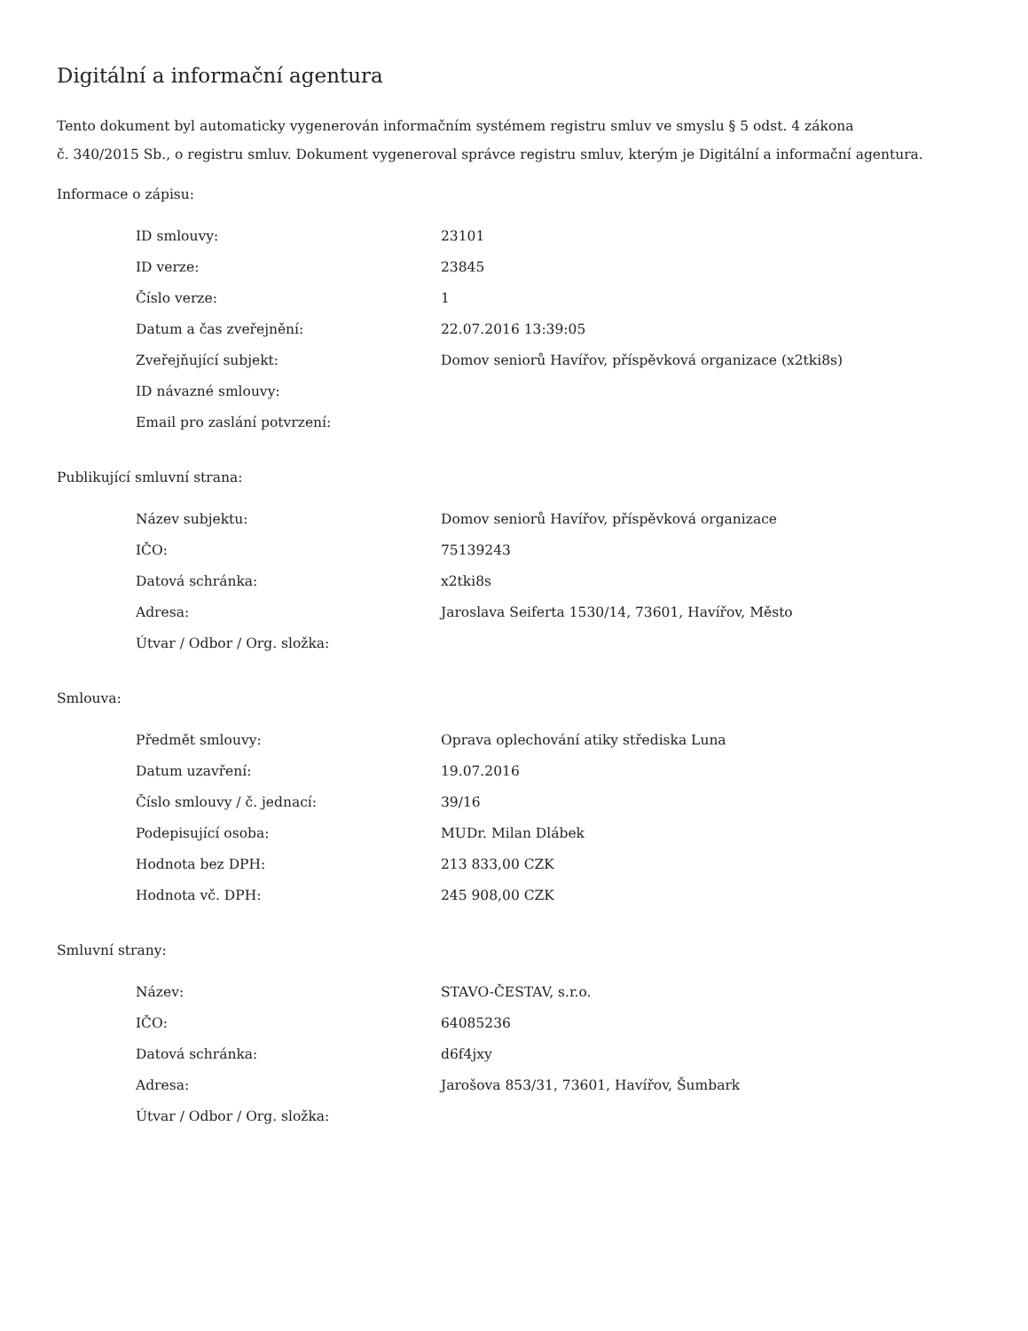Digitální a informační agentura
Tento dokument byl automaticky vygenerován informačním systémem registru smluv ve smyslu § 5 odst. 4 zákona
č. 340/2015 Sb., o registru smluv. Dokument vygeneroval správce registru smluv, kterým je Digitální a informační agentura.
Informace o zápisu:
| ID smlouvy: | 23101 |
| ID verze: | 23845 |
| Číslo verze: | 1 |
| Datum a čas zveřejnění: | 22.07.2016 13:39:05 |
| Zveřejňující subjekt: | Domov seniorů Havířov, příspěvková organizace (x2tki8s) |
| ID návazné smlouvy: | |
| Email pro zaslání potvrzení: | |
Publikující smluvní strana:
| Název subjektu: | Domov seniorů Havířov, příspěvková organizace |
| IČO: | 75139243 |
| Datová schránka: | x2tki8s |
| Adresa: | Jaroslava Seiferta 1530/14, 73601, Havířov, Město |
| Útvar / Odbor / Org. složka: | |
Smlouva:
| Předmět smlouvy: | Oprava oplechování atiky střediska Luna |
| Datum uzavření: | 19.07.2016 |
| Číslo smlouvy / č. jednací: | 39/16 |
| Podepisující osoba: | MUDr. Milan Dlábek |
| Hodnota bez DPH: | 213 833,00 CZK |
| Hodnota vč. DPH: | 245 908,00 CZK |
Smluvní strany:
| Název: | STAVO-ČESTAV, s.r.o. |
| IČO: | 64085236 |
| Datová schránka: | d6f4jxy |
| Adresa: | Jarošova 853/31, 73601, Havířov, Šumbark |
| Útvar / Odbor / Org. složka: | |